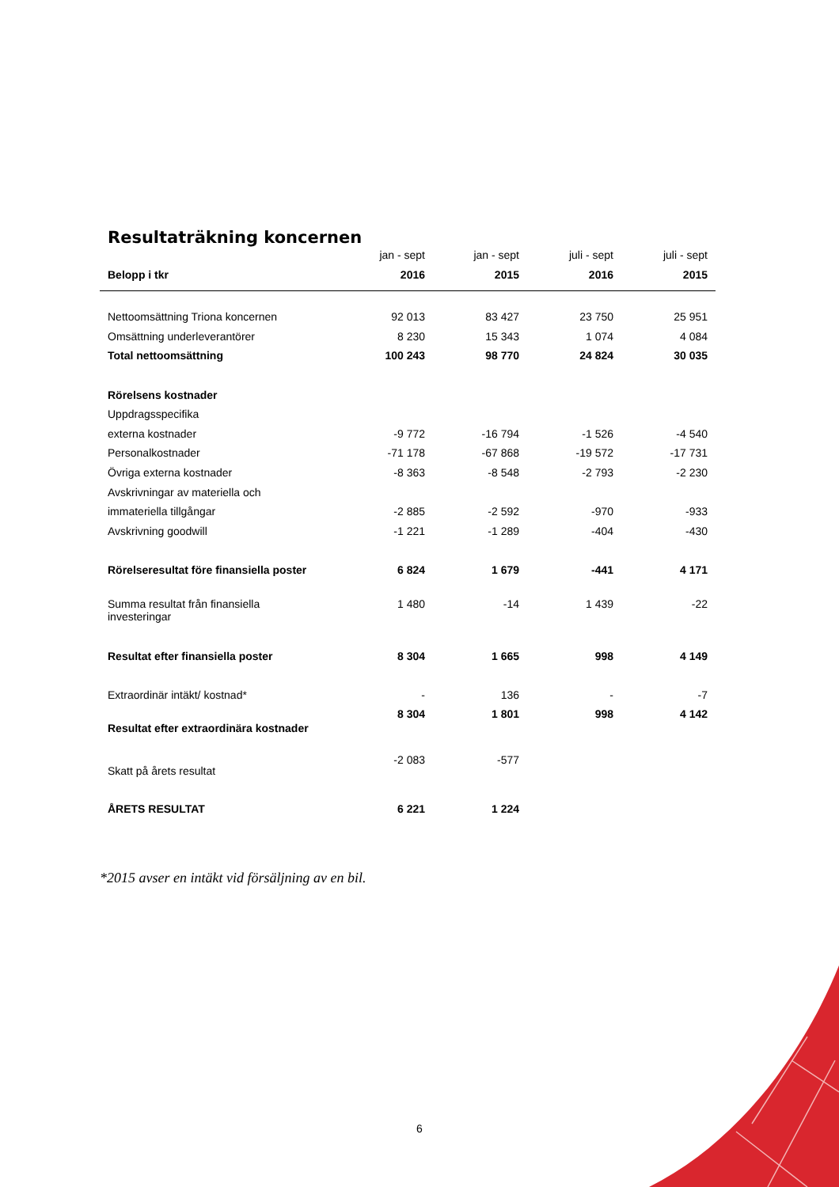Resultaträkning koncernen
| | jan - sept | jan - sept | juli - sept | juli - sept |
| --- | --- | --- | --- | --- |
| Belopp i tkr | 2016 | 2015 | 2016 | 2015 |
| Nettoomsättning Triona koncernen | 92 013 | 83 427 | 23 750 | 25 951 |
| Omsättning underleverantörer | 8 230 | 15 343 | 1 074 | 4 084 |
| Total nettoomsättning | 100 243 | 98 770 | 24 824 | 30 035 |
| Rörelsens kostnader | | | | |
| Uppdragsspecifika | | | | |
| externa kostnader | -9 772 | -16 794 | -1 526 | -4 540 |
| Personalkostnader | -71 178 | -67 868 | -19 572 | -17 731 |
| Övriga externa kostnader | -8 363 | -8 548 | -2 793 | -2 230 |
| Avskrivningar av materiella och | | | | |
| immateriella tillgångar | -2 885 | -2 592 | -970 | -933 |
| Avskrivning goodwill | -1 221 | -1 289 | -404 | -430 |
| Rörelseresultat före finansiella poster | 6 824 | 1 679 | -441 | 4 171 |
| Summa resultat från finansiella investeringar | 1 480 | -14 | 1 439 | -22 |
| Resultat efter finansiella poster | 8 304 | 1 665 | 998 | 4 149 |
| Extraordinär intäkt/ kostnad* | - | 136 | - | -7 |
| Resultat efter extraordinära kostnader | 8 304 | 1 801 | 998 | 4 142 |
| Skatt på årets resultat | -2 083 | -577 | | |
| ÅRETS RESULTAT | 6 221 | 1 224 | | |
*2015 avser en intäkt vid försäljning av en bil.
6